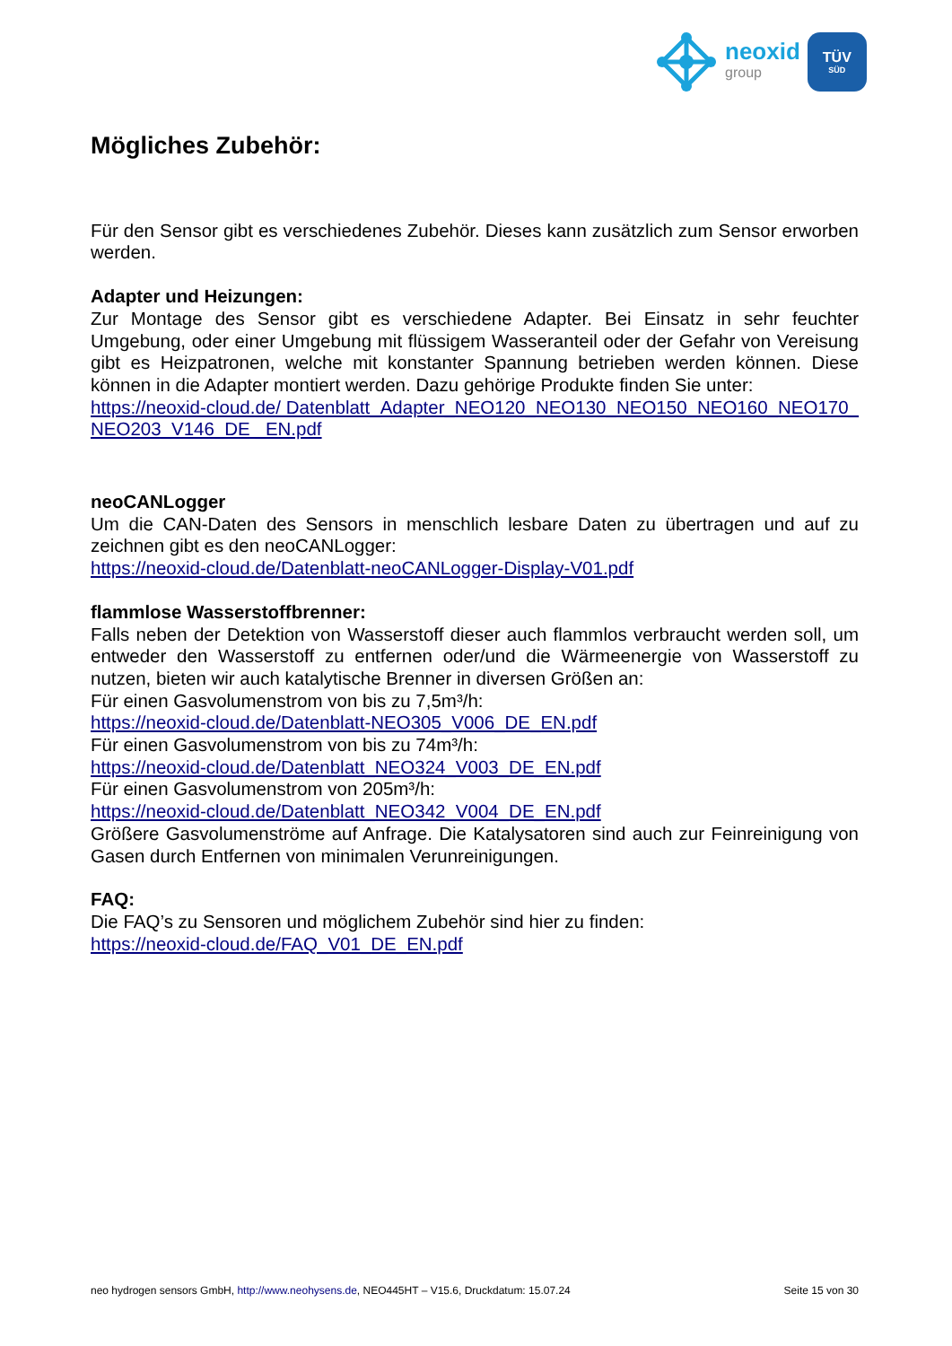neoxid
group
TÜV
SÜD
Mögliches Zubehör:
Für den Sensor gibt es verschiedenes Zubehör. Dieses kann zusätzlich zum Sensor erworben werden.
Adapter und Heizungen:
Zur Montage des Sensor gibt es verschiedene Adapter. Bei Einsatz in sehr feuchter Umgebung, oder einer Umgebung mit flüssigem Wasseranteil oder der Gefahr von Vereisung gibt es Heizpatronen, welche mit konstanter Spannung betrieben werden können. Diese können in die Adapter montiert werden. Dazu gehörige Produkte finden Sie unter:
https://neoxid-cloud.de/ Datenblatt_Adapter_NEO120_NEO130_NEO150_NEO160_NEO170_NEO203_V146_DE _EN.pdf
neoCANLogger
Um die CAN-Daten des Sensors in menschlich lesbare Daten zu übertragen und auf zu zeichnen gibt es den neoCANLogger:
https://neoxid-cloud.de/Datenblatt-neoCANLogger-Display-V01.pdf
flammlose Wasserstoffbrenner:
Falls neben der Detektion von Wasserstoff dieser auch flammlos verbraucht werden soll, um entweder den Wasserstoff zu entfernen oder/und die Wärmeenergie von Wasserstoff zu nutzen, bieten wir auch katalytische Brenner in diversen Größen an:
Für einen Gasvolumenstrom von bis zu 7,5m³/h:
https://neoxid-cloud.de/Datenblatt-NEO305_V006_DE_EN.pdf
Für einen Gasvolumenstrom von bis zu 74m³/h:
https://neoxid-cloud.de/Datenblatt_NEO324_V003_DE_EN.pdf
Für einen Gasvolumenstrom von 205m³/h:
https://neoxid-cloud.de/Datenblatt_NEO342_V004_DE_EN.pdf
Größere Gasvolumenströme auf Anfrage. Die Katalysatoren sind auch zur Feinreinigung von Gasen durch Entfernen von minimalen Verunreinigungen.
FAQ:
Die FAQ’s zu Sensoren und möglichem Zubehör sind hier zu finden:
https://neoxid-cloud.de/FAQ_V01_DE_EN.pdf
neo hydrogen sensors GmbH, http://www.neohysens.de, NEO445HT – V15.6, Druckdatum: 15.07.24 Seite 15 von 30